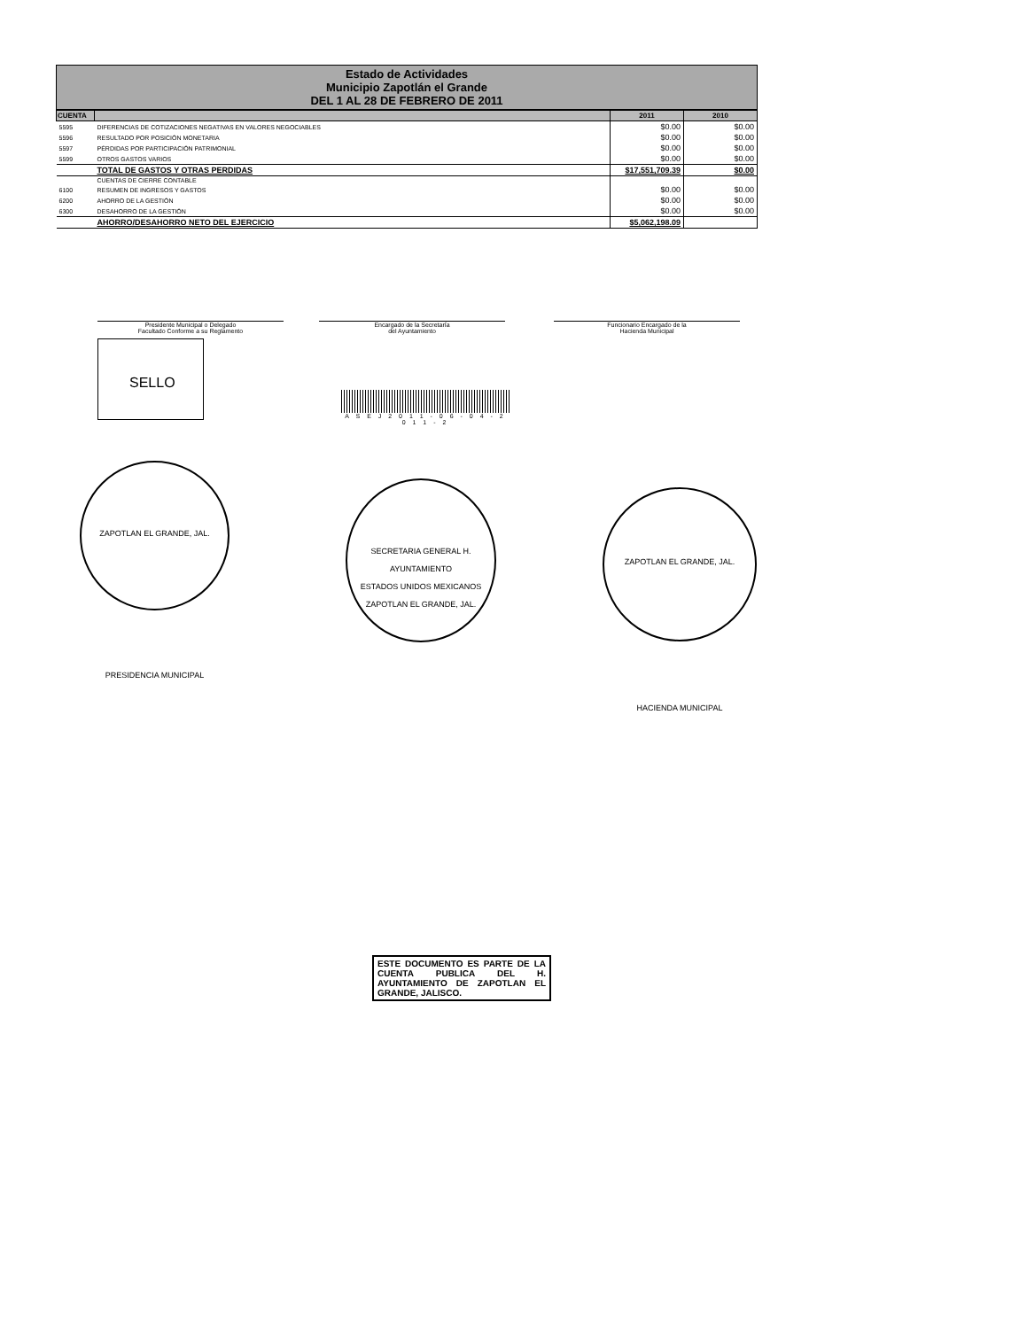Estado de Actividades
Municipio Zapotlán el Grande
DEL 1 AL 28 DE FEBRERO DE 2011
| CUENTA | | 2011 | 2010 |
| --- | --- | --- | --- |
| 5595 | DIFERENCIAS DE COTIZACIONES NEGATIVAS EN VALORES NEGOCIABLES | $0.00 | $0.00 |
| 5596 | RESULTADO POR POSICIÓN MONETARIA | $0.00 | $0.00 |
| 5597 | PÉRDIDAS POR PARTICIPACIÓN PATRIMONIAL | $0.00 | $0.00 |
| 5599 | OTROS GASTOS VARIOS | $0.00 | $0.00 |
| | TOTAL DE GASTOS Y OTRAS PERDIDAS | $17,551,709.39 | $0.00 |
| | CUENTAS DE CIERRE CONTABLE | | |
| 6100 | RESUMEN DE INGRESOS Y GASTOS | $0.00 | $0.00 |
| 6200 | AHORRO DE LA GESTIÓN | $0.00 | $0.00 |
| 6300 | DESAHORRO DE LA GESTIÓN | $0.00 | $0.00 |
| | AHORRO/DESAHORRO NETO DEL EJERCICIO | $5,062,198.09 | |
Presidente Municipal o Delegado
Facultado Conforme a su Reglamento
Encargado de la Secretaría
del Ayuntamiento
Funcionario Encargado de la
Hacienda Municipal
SELLO
A S E J 2 0 1 1 - 0 6 - 0 4 - 2 0 1 1 - 2
ZAPOTLAN EL GRANDE, JAL. PRESIDENCIA MUNICIPAL
SECRETARIA GENERAL H. AYUNTAMIENTO
ESTADOS UNIDOS MEXICANOS
ZAPOTLAN EL GRANDE, JAL.
ZAPOTLAN EL GRANDE, JAL. HACIENDA MUNICIPAL
ESTE DOCUMENTO ES PARTE DE LA CUENTA PUBLICA DEL H. AYUNTAMIENTO DE ZAPOTLAN EL GRANDE, JALISCO.